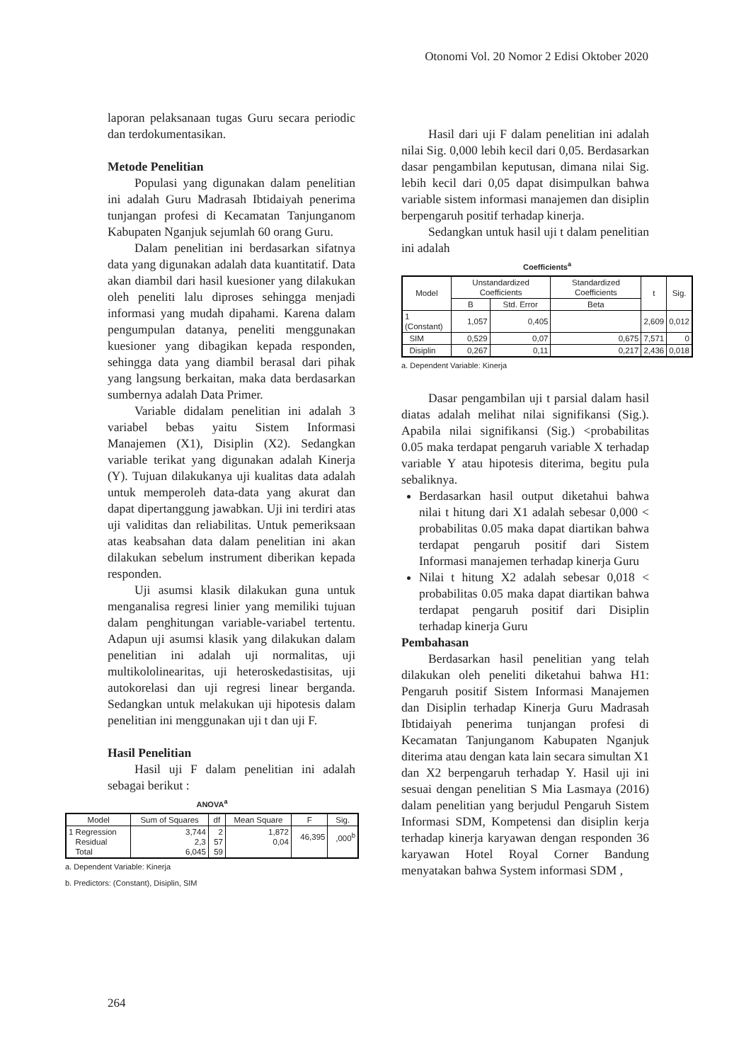Otonomi Vol. 20 Nomor 2 Edisi Oktober 2020
laporan pelaksanaan tugas Guru secara periodic dan terdokumentasikan.
Metode Penelitian
Populasi yang digunakan dalam penelitian ini adalah Guru Madrasah Ibtidaiyah penerima tunjangan profesi di Kecamatan Tanjunganom Kabupaten Nganjuk sejumlah 60 orang Guru.
Dalam penelitian ini berdasarkan sifatnya data yang digunakan adalah data kuantitatif. Data akan diambil dari hasil kuesioner yang dilakukan oleh peneliti lalu diproses sehingga menjadi informasi yang mudah dipahami. Karena dalam pengumpulan datanya, peneliti menggunakan kuesioner yang dibagikan kepada responden, sehingga data yang diambil berasal dari pihak yang langsung berkaitan, maka data berdasarkan sumbernya adalah Data Primer.
Variable didalam penelitian ini adalah 3 variabel bebas yaitu Sistem Informasi Manajemen (X1), Disiplin (X2). Sedangkan variable terikat yang digunakan adalah Kinerja (Y). Tujuan dilakukanya uji kualitas data adalah untuk memperoleh data-data yang akurat dan dapat dipertanggung jawabkan. Uji ini terdiri atas uji validitas dan reliabilitas. Untuk pemeriksaan atas keabsahan data dalam penelitian ini akan dilakukan sebelum instrument diberikan kepada responden.
Uji asumsi klasik dilakukan guna untuk menganalisa regresi linier yang memiliki tujuan dalam penghitungan variable-variabel tertentu. Adapun uji asumsi klasik yang dilakukan dalam penelitian ini adalah uji normalitas, uji multikololinearitas, uji heteroskedastisitas, uji autokorelasi dan uji regresi linear berganda. Sedangkan untuk melakukan uji hipotesis dalam penelitian ini menggunakan uji t dan uji F.
Hasil Penelitian
Hasil uji F dalam penelitian ini adalah sebagai berikut :
ANOVA<sup>a</sup>
| Model | Sum of Squares | df | Mean Square | F | Sig. |
| --- | --- | --- | --- | --- | --- |
| 1 Regression Residual Total | 3,744 2,3 6,045 | 2 57 59 | 1,872 0,04 | 46,395 | ,000<sup>b</sup> |
a. Dependent Variable: Kinerja
b. Predictors: (Constant), Disiplin, SIM
Hasil dari uji F dalam penelitian ini adalah nilai Sig. 0,000 lebih kecil dari 0,05. Berdasarkan dasar pengambilan keputusan, dimana nilai Sig. lebih kecil dari 0,05 dapat disimpulkan bahwa variable sistem informasi manajemen dan disiplin berpengaruh positif terhadap kinerja.
Sedangkan untuk hasil uji t dalam penelitian ini adalah
Coefficients<sup>a</sup>
| Model | Unstandardized Coefficients | | Standardized Coefficients | t | Sig. |
| --- | --- | --- | --- | --- | --- |
| | B | Std. Error | Beta | | |
| 1 (Constant) | 1,057 | 0,405 | | 2,609 | 0,012 |
| SIM | 0,529 | 0,07 | 0,675 | 7,571 | 0 |
| Disiplin | 0,267 | 0,11 | 0,217 | 2,436 | 0,018 |
a. Dependent Variable: Kinerja
Dasar pengambilan uji t parsial dalam hasil diatas adalah melihat nilai signifikansi (Sig.). Apabila nilai signifikansi (Sig.) <probabilitas 0.05 maka terdapat pengaruh variable X terhadap variable Y atau hipotesis diterima, begitu pula sebaliknya.
Berdasarkan hasil output diketahui bahwa nilai t hitung dari X1 adalah sebesar 0,000 < probabilitas 0.05 maka dapat diartikan bahwa terdapat pengaruh positif dari Sistem Informasi manajemen terhadap kinerja Guru
Nilai t hitung X2 adalah sebesar 0,018 < probabilitas 0.05 maka dapat diartikan bahwa terdapat pengaruh positif dari Disiplin terhadap kinerja Guru
Pembahasan
Berdasarkan hasil penelitian yang telah dilakukan oleh peneliti diketahui bahwa H1: Pengaruh positif Sistem Informasi Manajemen dan Disiplin terhadap Kinerja Guru Madrasah Ibtidaiyah penerima tunjangan profesi di Kecamatan Tanjunganom Kabupaten Nganjuk diterima atau dengan kata lain secara simultan X1 dan X2 berpengaruh terhadap Y. Hasil uji ini sesuai dengan penelitian S Mia Lasmaya (2016) dalam penelitian yang berjudul Pengaruh Sistem Informasi SDM, Kompetensi dan disiplin kerja terhadap kinerja karyawan dengan responden 36 karyawan Hotel Royal Corner Bandung menyatakan bahwa System informasi SDM ,
264